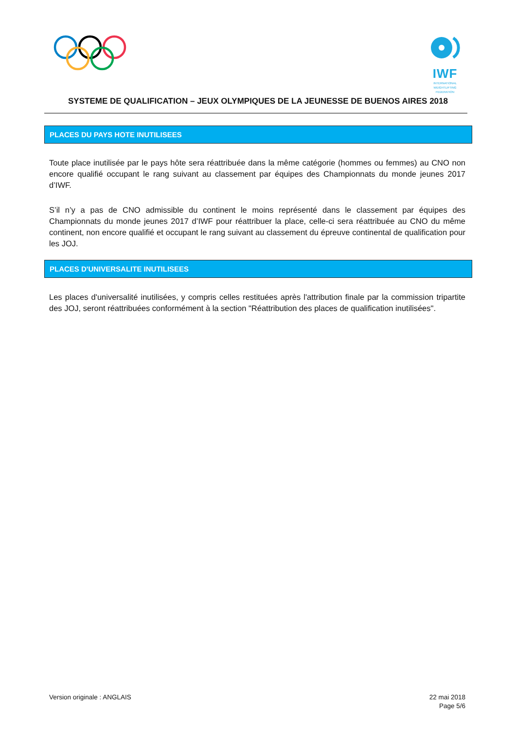IWF
INTERNATIONAL
WEIGHTLIFTING
FEDERATION
SYSTEME DE QUALIFICATION – JEUX OLYMPIQUES DE LA JEUNESSE DE BUENOS AIRES 2018
PLACES DU PAYS HOTE INUTILISEES
Toute place inutilisée par le pays hôte sera réattribuée dans la même catégorie (hommes ou femmes) au CNO non encore qualifié occupant le rang suivant au classement par équipes des Championnats du monde jeunes 2017 d’IWF.
S’il n’y a pas de CNO admissible du continent le moins représenté dans le classement par équipes des Championnats du monde jeunes 2017 d’IWF pour réattribuer la place, celle-ci sera réattribuée au CNO du même continent, non encore qualifié et occupant le rang suivant au classement du épreuve continental de qualification pour les JOJ.
PLACES D'UNIVERSALITE INUTILISEES
Les places d'universalité inutilisées, y compris celles restituées après l'attribution finale par la commission tripartite des JOJ, seront réattribuées conformément à la section "Réattribution des places de qualification inutilisées".
Version originale : ANGLAIS 22 mai 2018
Page 5/6